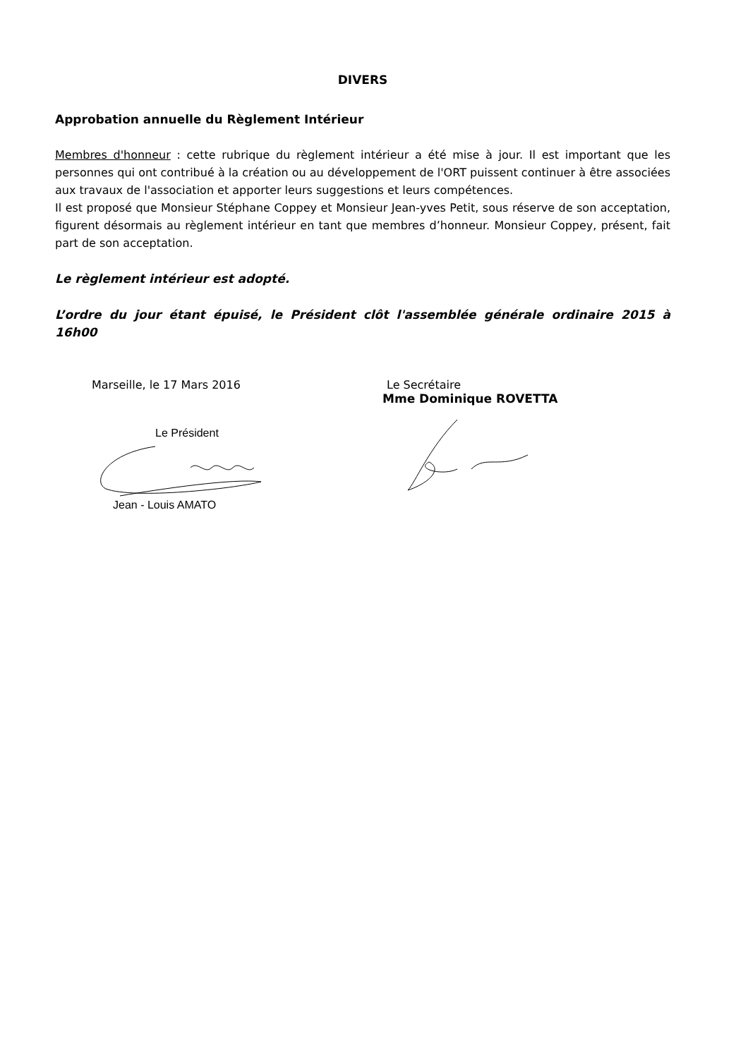DIVERS
Approbation annuelle du Règlement Intérieur
Membres d'honneur : cette rubrique du règlement intérieur a été mise à jour. Il est important que les personnes qui ont contribué à la création ou au développement de l'ORT puissent continuer à être associées aux travaux de l'association et apporter leurs suggestions et leurs compétences.
Il est proposé que Monsieur Stéphane Coppey et Monsieur Jean-yves Petit, sous réserve de son acceptation, figurent désormais au règlement intérieur en tant que membres d’honneur. Monsieur Coppey, présent, fait part de son acceptation.
Le règlement intérieur est adopté.
L’ordre du jour étant épuisé, le Président clôt l'assemblée générale ordinaire 2015 à 16h00
Marseille, le 17 Mars 2016
Le Président
Jean - Louis AMATO
Le Secrétaire
Mme Dominique ROVETTA